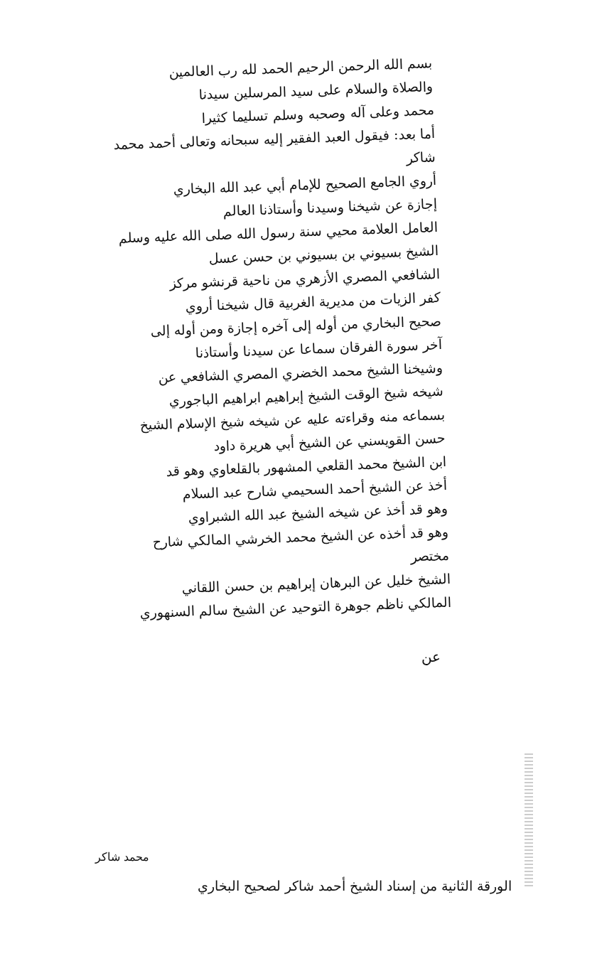بسم الله الرحمن الرحيم الحمد لله رب العالمين
والصلاة والسلام على سيد المرسلين سيدنا
محمد وعلى آله وصحبه وسلم تسليما كثيرا
أما بعد: فيقول العبد الفقير إليه سبحانه وتعالى أحمد محمد شاكر
أروي الجامع الصحيح للإمام أبي عبد الله البخاري
إجازة عن شيخنا وسيدنا وأستاذنا العالم
العامل العلامة محيي سنة رسول الله صلى الله عليه وسلم
الشيخ بسيوني بن بسيوني بن حسن عسل
الشافعي المصري الأزهري من ناحية قرنشو مركز
كفر الزيات من مديرية الغربية قال شيخنا أروي
صحيح البخاري من أوله إلى آخره إجازة ومن أوله إلى
آخر سورة الفرقان سماعا عن سيدنا وأستاذنا
وشيخنا الشيخ محمد الخضري المصري الشافعي عن
شيخه شيخ الوقت الشيخ إبراهيم ابراهيم الباجوري
بسماعه منه وقراءته عليه عن شيخه شيخ الإسلام الشيخ
حسن القويسني عن الشيخ أبي هريرة داود
ابن الشيخ محمد القلعي المشهور بالقلعاوي وهو قد
أخذ عن الشيخ أحمد السحيمي شارح عبد السلام
وهو قد أخذ عن شيخه الشيخ عبد الله الشبراوي
وهو قد أخذه عن الشيخ محمد الخرشي المالكي شارح مختصر
الشيخ خليل عن البرهان إبراهيم بن حسن اللقاني
المالكي ناظم جوهرة التوحيد عن الشيخ سالم السنهوري
عن
محمد شاكر
الورقة الثانية من إسناد الشيخ أحمد شاكر لصحيح البخاري